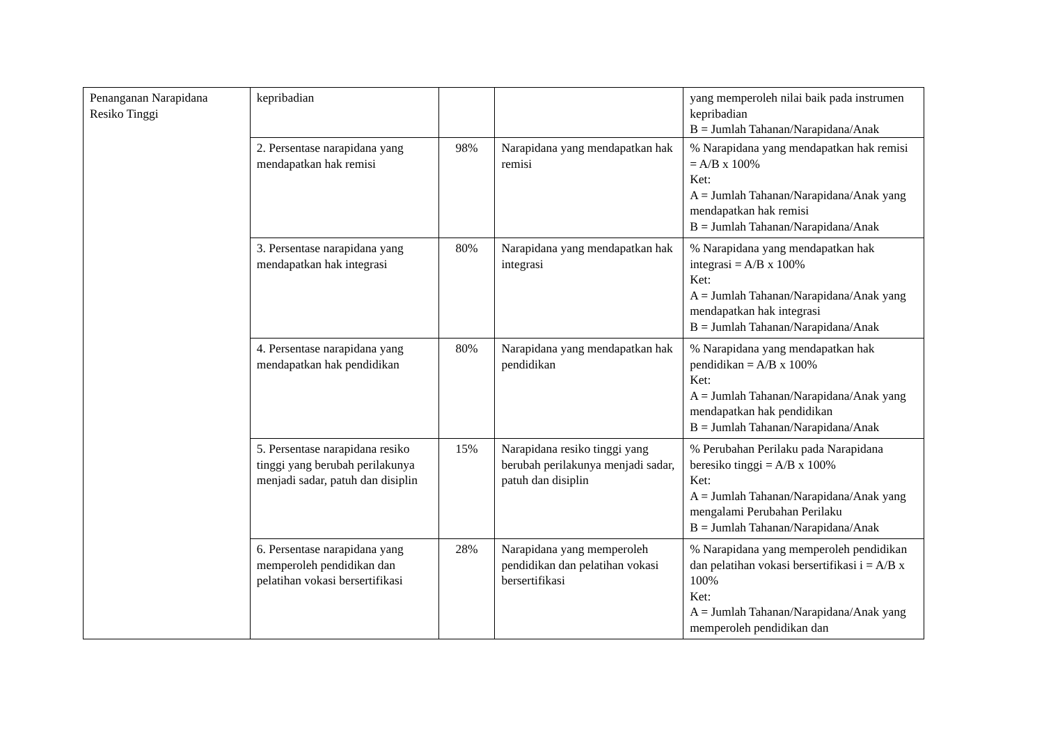| Penanganan Narapidana Resiko Tinggi | kepribadian | | | yang memperoleh nilai baik pada instrumen kepribadian B = Jumlah Tahanan/Narapidana/Anak |
| | 2. Persentase narapidana yang mendapatkan hak remisi | 98% | Narapidana yang mendapatkan hak remisi | % Narapidana yang mendapatkan hak remisi = A/B x 100% Ket: A = Jumlah Tahanan/Narapidana/Anak yang mendapatkan hak remisi B = Jumlah Tahanan/Narapidana/Anak |
| | 3. Persentase narapidana yang mendapatkan hak integrasi | 80% | Narapidana yang mendapatkan hak integrasi | % Narapidana yang mendapatkan hak integrasi = A/B x 100% Ket: A = Jumlah Tahanan/Narapidana/Anak yang mendapatkan hak integrasi B = Jumlah Tahanan/Narapidana/Anak |
| | 4. Persentase narapidana yang mendapatkan hak pendidikan | 80% | Narapidana yang mendapatkan hak pendidikan | % Narapidana yang mendapatkan hak pendidikan = A/B x 100% Ket: A = Jumlah Tahanan/Narapidana/Anak yang mendapatkan hak pendidikan B = Jumlah Tahanan/Narapidana/Anak |
| | 5. Persentase narapidana resiko tinggi yang berubah perilakunya menjadi sadar, patuh dan disiplin | 15% | Narapidana resiko tinggi yang berubah perilakunya menjadi sadar, patuh dan disiplin | % Perubahan Perilaku pada Narapidana beresiko tinggi = A/B x 100% Ket: A = Jumlah Tahanan/Narapidana/Anak yang mengalami Perubahan Perilaku B = Jumlah Tahanan/Narapidana/Anak |
| | 6. Persentase narapidana yang memperoleh pendidikan dan pelatihan vokasi bersertifikasi | 28% | Narapidana yang memperoleh pendidikan dan pelatihan vokasi bersertifikasi | % Narapidana yang memperoleh pendidikan dan pelatihan vokasi bersertifikasi i = A/B x 100% Ket: A = Jumlah Tahanan/Narapidana/Anak yang memperoleh pendidikan dan |